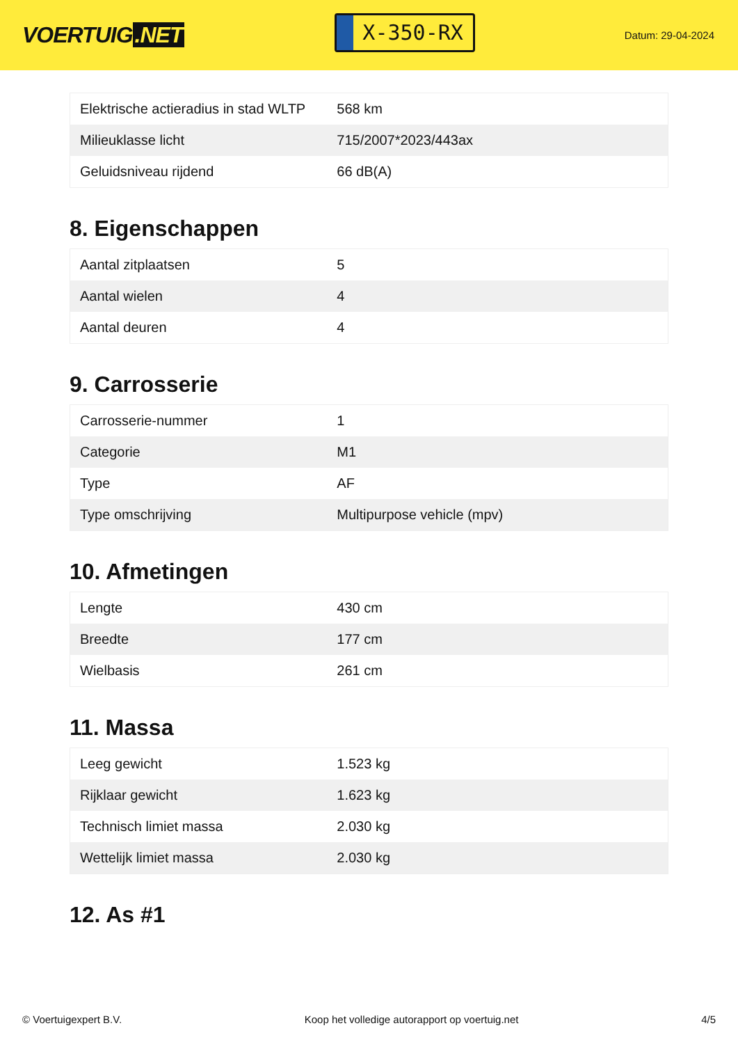VOERTUIG.NET
X-350-RX
Datum: 29-04-2024
| Elektrische actieradius in stad WLTP | 568 km |
| Milieuklasse licht | 715/2007*2023/443ax |
| Geluidsniveau rijdend | 66 dB(A) |
8. Eigenschappen
| Aantal zitplaatsen | 5 |
| Aantal wielen | 4 |
| Aantal deuren | 4 |
9. Carrosserie
| Carrosserie-nummer | 1 |
| Categorie | M1 |
| Type | AF |
| Type omschrijving | Multipurpose vehicle (mpv) |
10. Afmetingen
| Lengte | 430 cm |
| Breedte | 177 cm |
| Wielbasis | 261 cm |
11. Massa
| Leeg gewicht | 1.523 kg |
| Rijklaar gewicht | 1.623 kg |
| Technisch limiet massa | 2.030 kg |
| Wettelijk limiet massa | 2.030 kg |
12. As #1
© Voertuigexpert B.V. Koop het volledige autorapport op voertuig.net 4/5